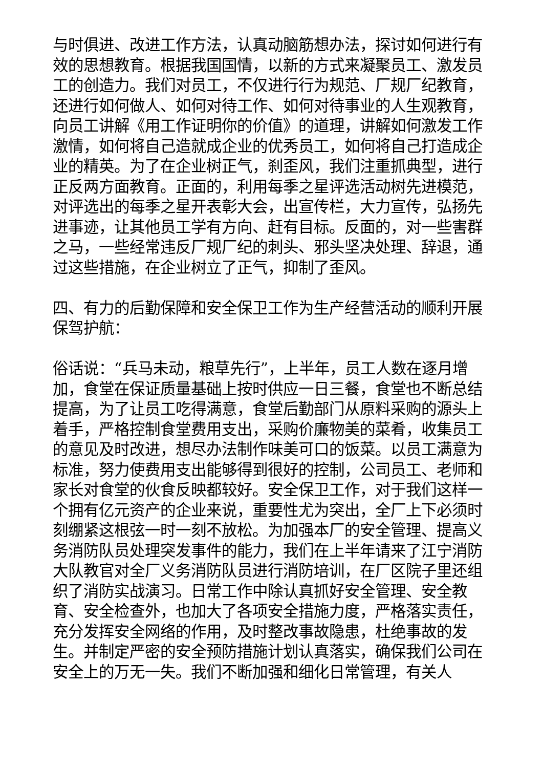与时俱进、改进工作方法，认真动脑筋想办法，探讨如何进行有效的思想教育。根据我国国情，以新的方式来凝聚员工、激发员工的创造力。我们对员工，不仅进行行为规范、厂规厂纪教育，还进行如何做人、如何对待工作、如何对待事业的人生观教育，向员工讲解《用工作证明你的价值》的道理，讲解如何激发工作激情，如何将自己造就成企业的优秀员工，如何将自己打造成企业的精英。为了在企业树正气，刹歪风，我们注重抓典型，进行正反两方面教育。正面的，利用每季之星评选活动树先进模范，对评选出的每季之星开表彰大会，出宣传栏，大力宣传，弘扬先进事迹，让其他员工学有方向、赶有目标。反面的，对一些害群之马，一些经常违反厂规厂纪的刺头、邪头坚决处理、辞退，通过这些措施，在企业树立了正气，抑制了歪风。
四、有力的后勤保障和安全保卫工作为生产经营活动的顺利开展保驾护航：
俗话说：“兵马未动，粮草先行”，上半年，员工人数在逐月增加，食堂在保证质量基础上按时供应一日三餐，食堂也不断总结提高，为了让员工吃得满意，食堂后勤部门从原料采购的源头上着手，严格控制食堂费用支出，采购价廉物美的菜肴，收集员工的意见及时改进，想尽办法制作味美可口的饭菜。以员工满意为标准，努力使费用支出能够得到很好的控制，公司员工、老师和家长对食堂的伙食反映都较好。安全保卫工作，对于我们这样一个拥有亿元资产的企业来说，重要性尤为突出，全厂上下必须时刻绷紧这根弦一时一刻不放松。为加强本厂的安全管理、提高义务消防队员处理突发事件的能力，我们在上半年请来了江宁消防大队教官对全厂义务消防队员进行消防培训，在厂区院子里还组织了消防实战演习。日常工作中除认真抓好安全管理、安全教育、安全检查外，也加大了各项安全措施力度，严格落实责任，充分发挥安全网络的作用，及时整改事故隐患，杜绝事故的发生。并制定严密的安全预防措施计划认真落实，确保我们公司在安全上的万无一失。我们不断加强和细化日常管理，有关人